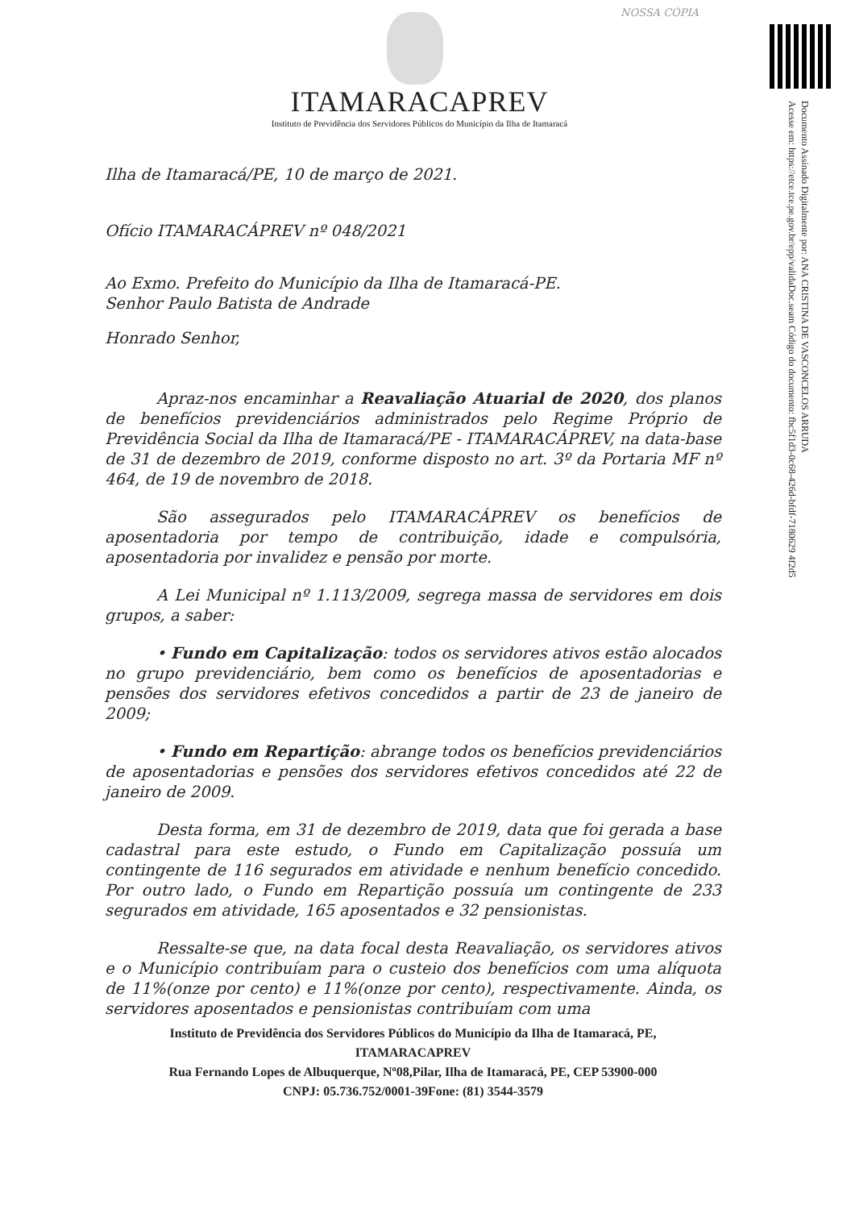NOSSA CÓPIA
Documento Assinado Digitalmente por: ANA CRISTINA DE VASCONCELOS ARRUDA
Acesse em: https://etce.tce.pe.gov.br/epp/validaDoc.seam Código do documento: fbc5f1d3-0c68-426d-bfdf-7180629 4f2d5
ITAMARACAPREV
Instituto de Previdência dos Servidores Públicos do Município da Ilha de Itamaracá
Ilha de Itamaracá/PE, 10 de março de 2021.
Ofício ITAMARACÁPREV nº 048/2021
Ao Exmo. Prefeito do Município da Ilha de Itamaracá-PE.
Senhor Paulo Batista de Andrade
Honrado Senhor,
Apraz-nos encaminhar a Reavaliação Atuarial de 2020, dos planos de benefícios previdenciários administrados pelo Regime Próprio de Previdência Social da Ilha de Itamaracá/PE - ITAMARACÁPREV, na data-base de 31 de dezembro de 2019, conforme disposto no art. 3º da Portaria MF nº 464, de 19 de novembro de 2018.
São assegurados pelo ITAMARACÁPREV os benefícios de aposentadoria por tempo de contribuição, idade e compulsória, aposentadoria por invalidez e pensão por morte.
A Lei Municipal nº 1.113/2009, segrega massa de servidores em dois grupos, a saber:
• Fundo em Capitalização: todos os servidores ativos estão alocados no grupo previdenciário, bem como os benefícios de aposentadorias e pensões dos servidores efetivos concedidos a partir de 23 de janeiro de 2009;
• Fundo em Repartição: abrange todos os benefícios previdenciários de aposentadorias e pensões dos servidores efetivos concedidos até 22 de janeiro de 2009.
Desta forma, em 31 de dezembro de 2019, data que foi gerada a base cadastral para este estudo, o Fundo em Capitalização possuía um contingente de 116 segurados em atividade e nenhum benefício concedido. Por outro lado, o Fundo em Repartição possuía um contingente de 233 segurados em atividade, 165 aposentados e 32 pensionistas.
Ressalte-se que, na data focal desta Reavaliação, os servidores ativos e o Município contribuíam para o custeio dos benefícios com uma alíquota de 11%(onze por cento) e 11%(onze por cento), respectivamente. Ainda, os servidores aposentados e pensionistas contribuíam com uma
Instituto de Previdência dos Servidores Públicos do Município da Ilha de Itamaracá, PE,
ITAMARACAPREV
Rua Fernando Lopes de Albuquerque, Nº08,Pilar, Ilha de Itamaracá, PE, CEP 53900-000
CNPJ: 05.736.752/0001-39Fone: (81) 3544-3579